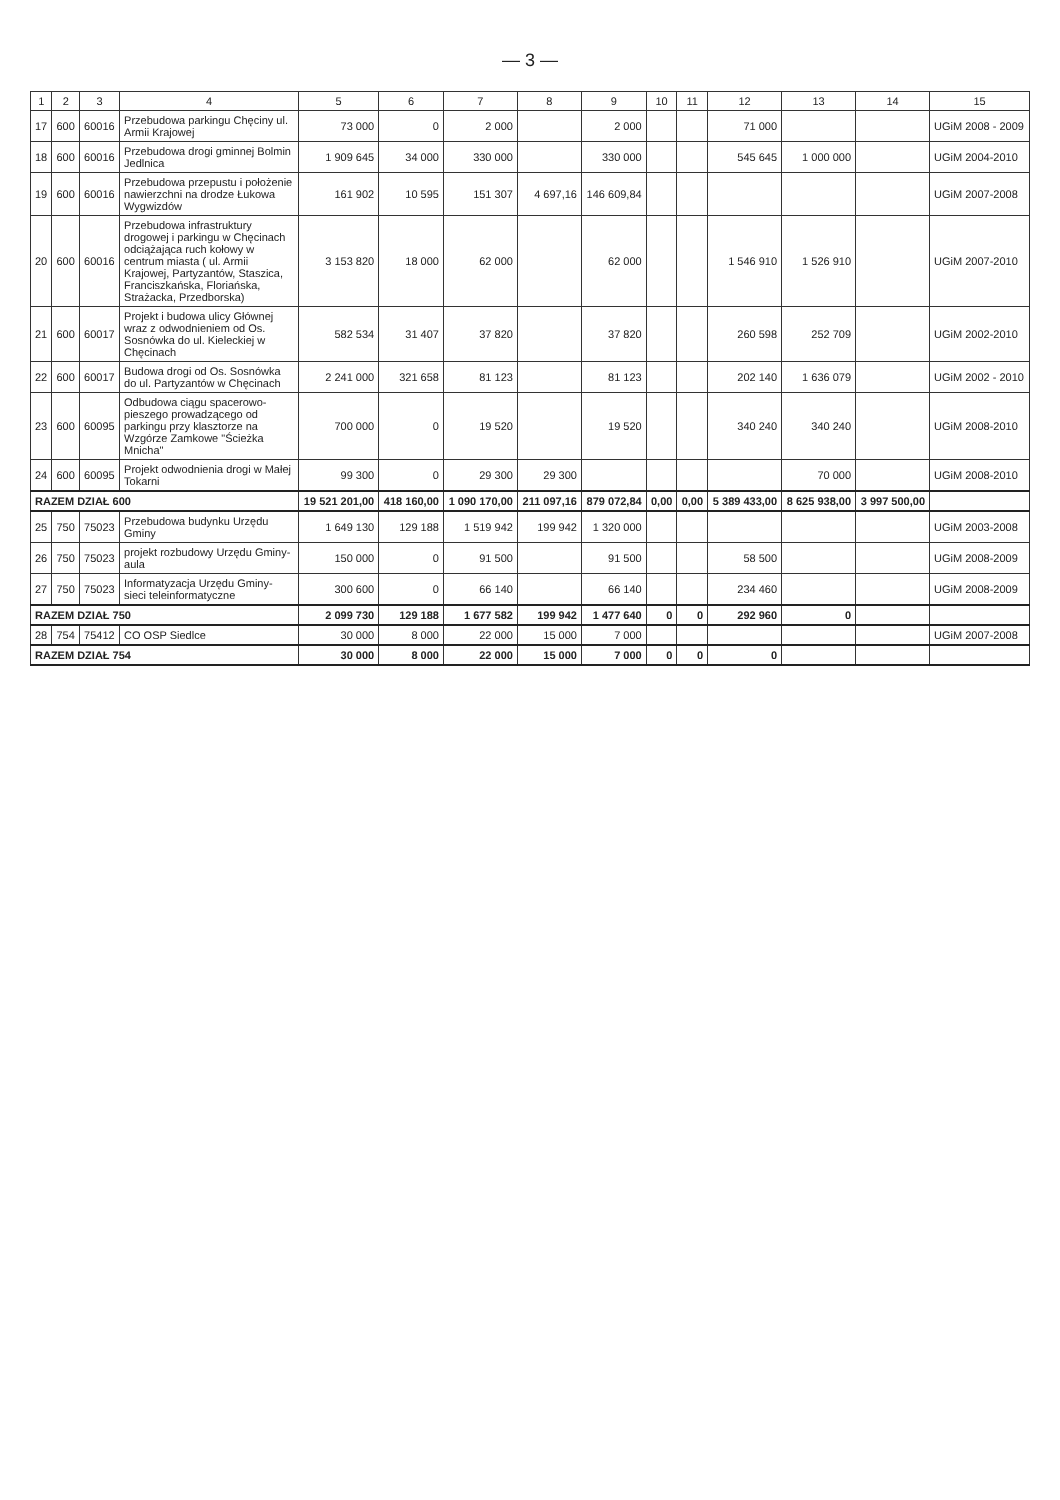— 3 —
| 1 | 2 | 3 | 4 | 5 | 6 | 7 | 8 | 9 | 10 | 11 | 12 | 13 | 14 | 15 |
| --- | --- | --- | --- | --- | --- | --- | --- | --- | --- | --- | --- | --- | --- | --- |
| 17 | 600 | 60016 | Przebudowa parkingu Chęciny ul. Armii Krajowej | 73 000 | 0 | 2 000 | | 2 000 | | | 71 000 | | | UGiM 2008 - 2009 |
| 18 | 600 | 60016 | Przebudowa drogi gminnej Bolmin Jedlnica | 1 909 645 | 34 000 | 330 000 | | 330 000 | | | 545 645 | 1 000 000 | | UGiM 2004-2010 |
| 19 | 600 | 60016 | Przebudowa przepustu i położenie nawierzchni na drodze Łukowa Wygwizdów | 161 902 | 10 595 | 151 307 | 4 697,16 | 146 609,84 | | | | | | UGiM 2007-2008 |
| 20 | 600 | 60016 | Przebudowa infrastruktury drogowej i parkingu w Chęcinach odciążająca ruch kołowy w centrum miasta ( ul. Armii Krajowej, Partyzantów, Staszica, Franciszkańska, Floriańska, Strażacka, Przedborska) | 3 153 820 | 18 000 | 62 000 | | 62 000 | | | 1 546 910 | 1 526 910 | | UGiM 2007-2010 |
| 21 | 600 | 60017 | Projekt i budowa ulicy Głównej wraz z odwodnieniem od Os. Sosnówka do ul. Kieleckiej w Chęcinach | 582 534 | 31 407 | 37 820 | | 37 820 | | | 260 598 | 252 709 | | UGiM 2002-2010 |
| 22 | 600 | 60017 | Budowa drogi od Os. Sosnówka do ul. Partyzantów w Chęcinach | 2 241 000 | 321 658 | 81 123 | | 81 123 | | | 202 140 | 1 636 079 | | UGiM 2002 - 2010 |
| 23 | 600 | 60095 | Odbudowa ciągu spacerowo-pieszego prowadzącego od parkingu przy klasztorze na Wzgórze Zamkowe "Ścieżka Mnicha" | 700 000 | 0 | 19 520 | | 19 520 | | | 340 240 | 340 240 | | UGiM 2008-2010 |
| 24 | 600 | 60095 | Projekt odwodnienia drogi w Małej Tokarni | 99 300 | 0 | 29 300 | 29 300 | | | | | 70 000 | | UGiM 2008-2010 |
| RAZEM DZIAŁ 600 | | | | 19 521 201,00 | 418 160,00 | 1 090 170,00 | 211 097,16 | 879 072,84 | 0,00 | 0,00 | 5 389 433,00 | 8 625 938,00 | 3 997 500,00 | |
| 25 | 750 | 75023 | Przebudowa budynku Urzędu Gminy | 1 649 130 | 129 188 | 1 519 942 | 199 942 | 1 320 000 | | | | | | UGiM 2003-2008 |
| 26 | 750 | 75023 | projekt rozbudowy Urzędu Gminy-aula | 150 000 | 0 | 91 500 | | 91 500 | | | 58 500 | | | UGiM 2008-2009 |
| 27 | 750 | 75023 | Informatyzacja Urzędu Gminy-sieci teleinformatyczne | 300 600 | 0 | 66 140 | | 66 140 | | | 234 460 | | | UGiM 2008-2009 |
| RAZEM DZIAŁ 750 | | | | 2 099 730 | 129 188 | 1 677 582 | 199 942 | 1 477 640 | 0 | 0 | 292 960 | 0 | | |
| 28 | 754 | 75412 | CO OSP Siedlce | 30 000 | 8 000 | 22 000 | 15 000 | 7 000 | | | | | | UGiM 2007-2008 |
| RAZEM DZIAŁ 754 | | | | 30 000 | 8 000 | 22 000 | 15 000 | 7 000 | 0 | 0 | 0 | | | |